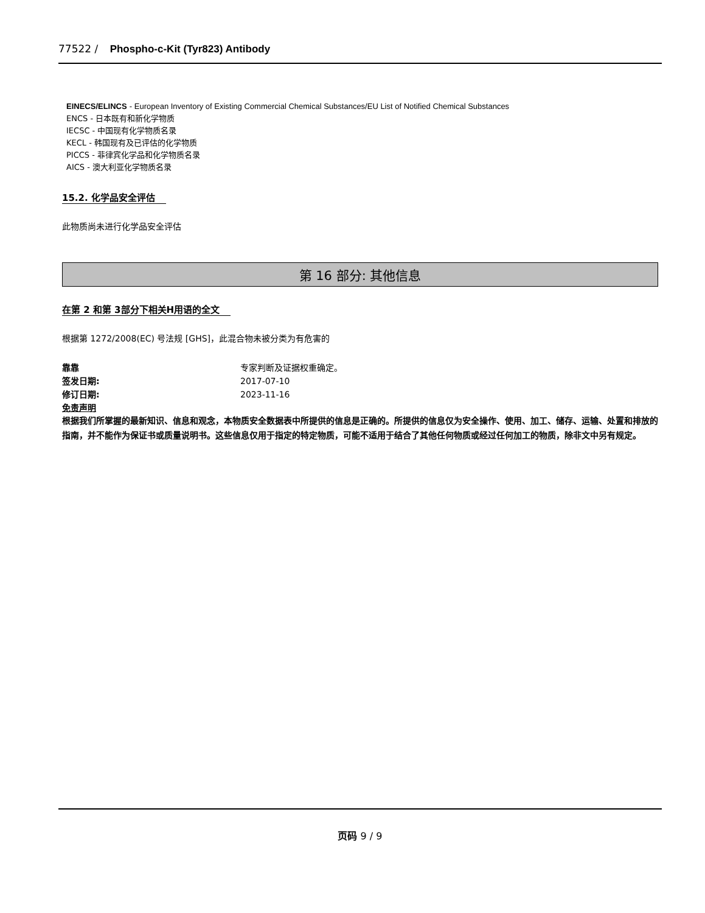77522 / Phospho-c-Kit (Tyr823) Antibody
EINECS/ELINCS - European Inventory of Existing Commercial Chemical Substances/EU List of Notified Chemical Substances
ENCS - 日本既有和新化学物质
IECSC - 中国现有化学物质名录
KECL - 韩国现有及已评估的化学物质
PICCS - 菲律宾化学品和化学物质名录
AICS - 澳大利亚化学物质名录
15.2. 化学品安全评估
此物质尚未进行化学品安全评估
第 16 部分: 其他信息
在第 2 和第 3部分下相关H用语的全文
根据第 1272/2008(EC) 号法规 [GHS]，此混合物未被分类为有危害的
靠靠 专家判断及证据权重确定。
签发日期: 2017-07-10
修订日期: 2023-11-16
免责声明
根据我们所掌握的最新知识、信息和观念，本物质安全数据表中所提供的信息是正确的。所提供的信息仅为安全操作、使用、加工、储存、运输、处置和排放的指南，并不能作为保证书或质量说明书。这些信息仅用于指定的特定物质，可能不适用于结合了其他任何物质或经过任何加工的物质，除非文中另有规定。
页码 9 / 9